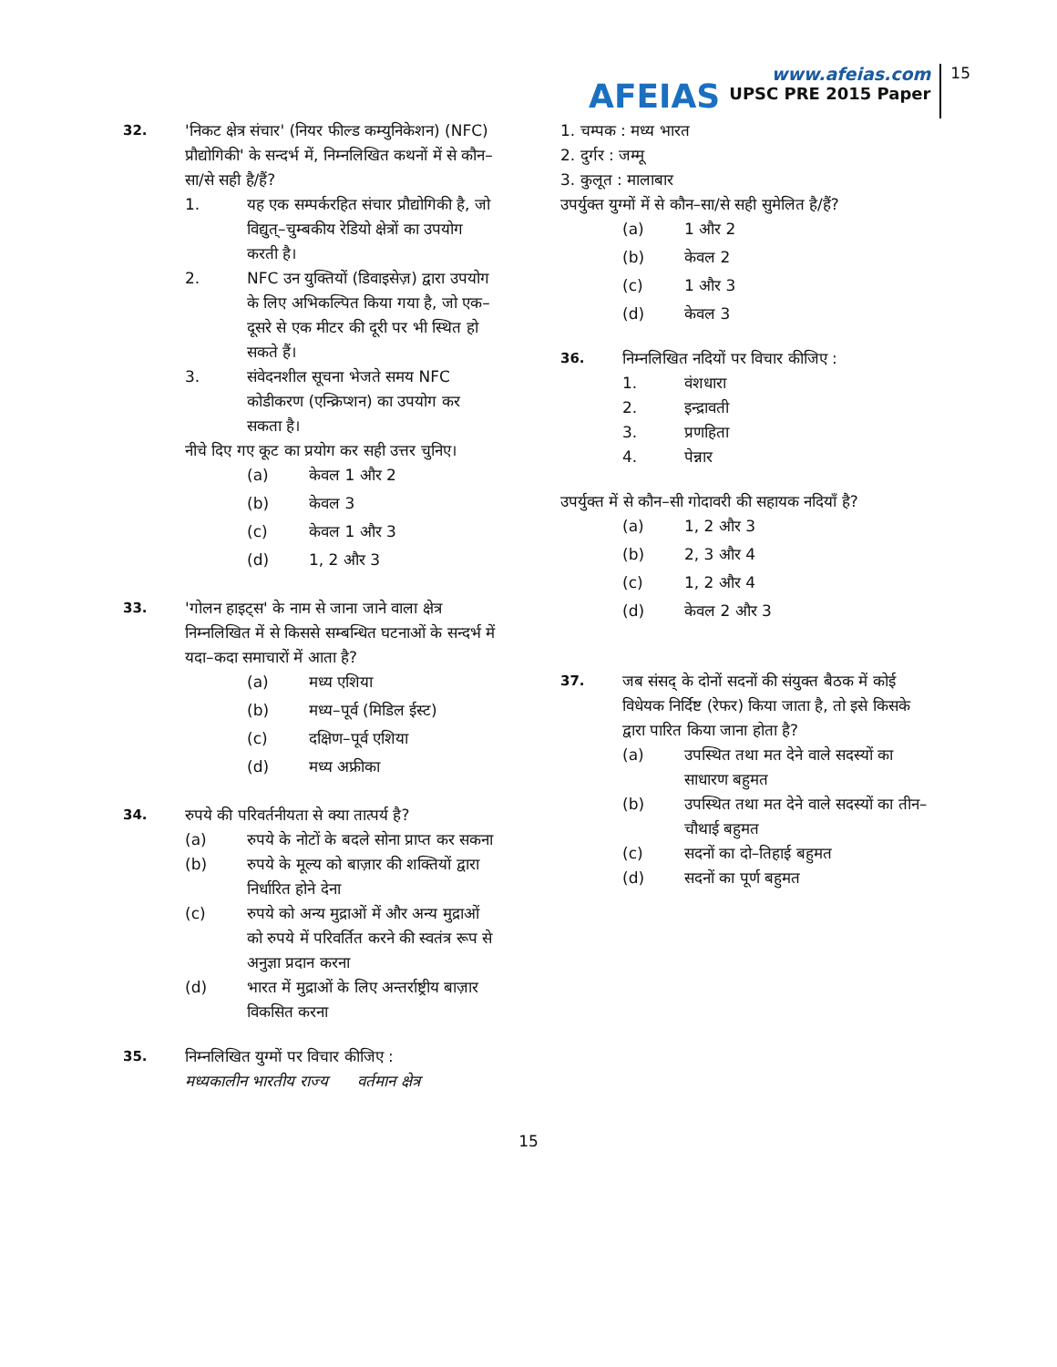AFEIAS
www.afeias.com
UPSC PRE 2015 Paper
15
32. 'निकट क्षेत्र संचार' (नियर फील्ड कम्युनिकेशन) (NFC) प्रौद्योगिकी' के सन्दर्भ में, निम्नलिखित कथनों में से कौन–सा/से सही है/हैं?
1. यह एक सम्पर्करहित संचार प्रौद्योगिकी है, जो विद्युत्–चुम्बकीय रेडियो क्षेत्रों का उपयोग करती है।
2. NFC उन युक्तियों (डिवाइसेज़) द्वारा उपयोग के लिए अभिकल्पित किया गया है, जो एक–दूसरे से एक मीटर की दूरी पर भी स्थित हो सकते हैं।
3. संवेदनशील सूचना भेजते समय NFC कोडीकरण (एन्क्रिप्शन) का उपयोग कर सकता है।
नीचे दिए गए कूट का प्रयोग कर सही उत्तर चुनिए।
(a) केवल 1 और 2
(b) केवल 3
(c) केवल 1 और 3
(d) 1, 2 और 3
33. 'गोलन हाइट्स' के नाम से जाना जाने वाला क्षेत्र निम्नलिखित में से किससे सम्बन्धित घटनाओं के सन्दर्भ में यदा–कदा समाचारों में आता है?
(a) मध्य एशिया
(b) मध्य–पूर्व (मिडिल ईस्ट)
(c) दक्षिण–पूर्व एशिया
(d) मध्य अफ्रीका
34. रुपये की परिवर्तनीयता से क्या तात्पर्य है?
(a) रुपये के नोटों के बदले सोना प्राप्त कर सकना
(b) रुपये के मूल्य को बाज़ार की शक्तियों द्वारा निर्धारित होने देना
(c) रुपये को अन्य मुद्राओं में और अन्य मुद्राओं को रुपये में परिवर्तित करने की स्वतंत्र रूप से अनुज्ञा प्रदान करना
(d) भारत में मुद्राओं के लिए अन्तर्राष्ट्रीय बाज़ार विकसित करना
35. निम्नलिखित युग्मों पर विचार कीजिए :
मध्यकालीन भारतीय राज्य वर्तमान क्षेत्र
1. चम्पक : मध्य भारत
2. दुर्गर : जम्मू
3. कुलूत : मालाबार
उपर्युक्त युग्मों में से कौन–सा/से सही सुमेलित है/हैं?
(a) 1 और 2
(b) केवल 2
(c) 1 और 3
(d) केवल 3
36. निम्नलिखित नदियों पर विचार कीजिए :
1. वंशधारा
2. इन्द्रावती
3. प्रणहिता
4. पेन्नार
उपर्युक्त में से कौन–सी गोदावरी की सहायक नदियाँ है?
(a) 1, 2 और 3
(b) 2, 3 और 4
(c) 1, 2 और 4
(d) केवल 2 और 3
37. जब संसद् के दोनों सदनों की संयुक्त बैठक में कोई विधेयक निर्दिष्ट (रेफर) किया जाता है, तो इसे किसके द्वारा पारित किया जाना होता है?
(a) उपस्थित तथा मत देने वाले सदस्यों का साधारण बहुमत
(b) उपस्थित तथा मत देने वाले सदस्यों का तीन–चौथाई बहुमत
(c) सदनों का दो–तिहाई बहुमत
(d) सदनों का पूर्ण बहुमत
15